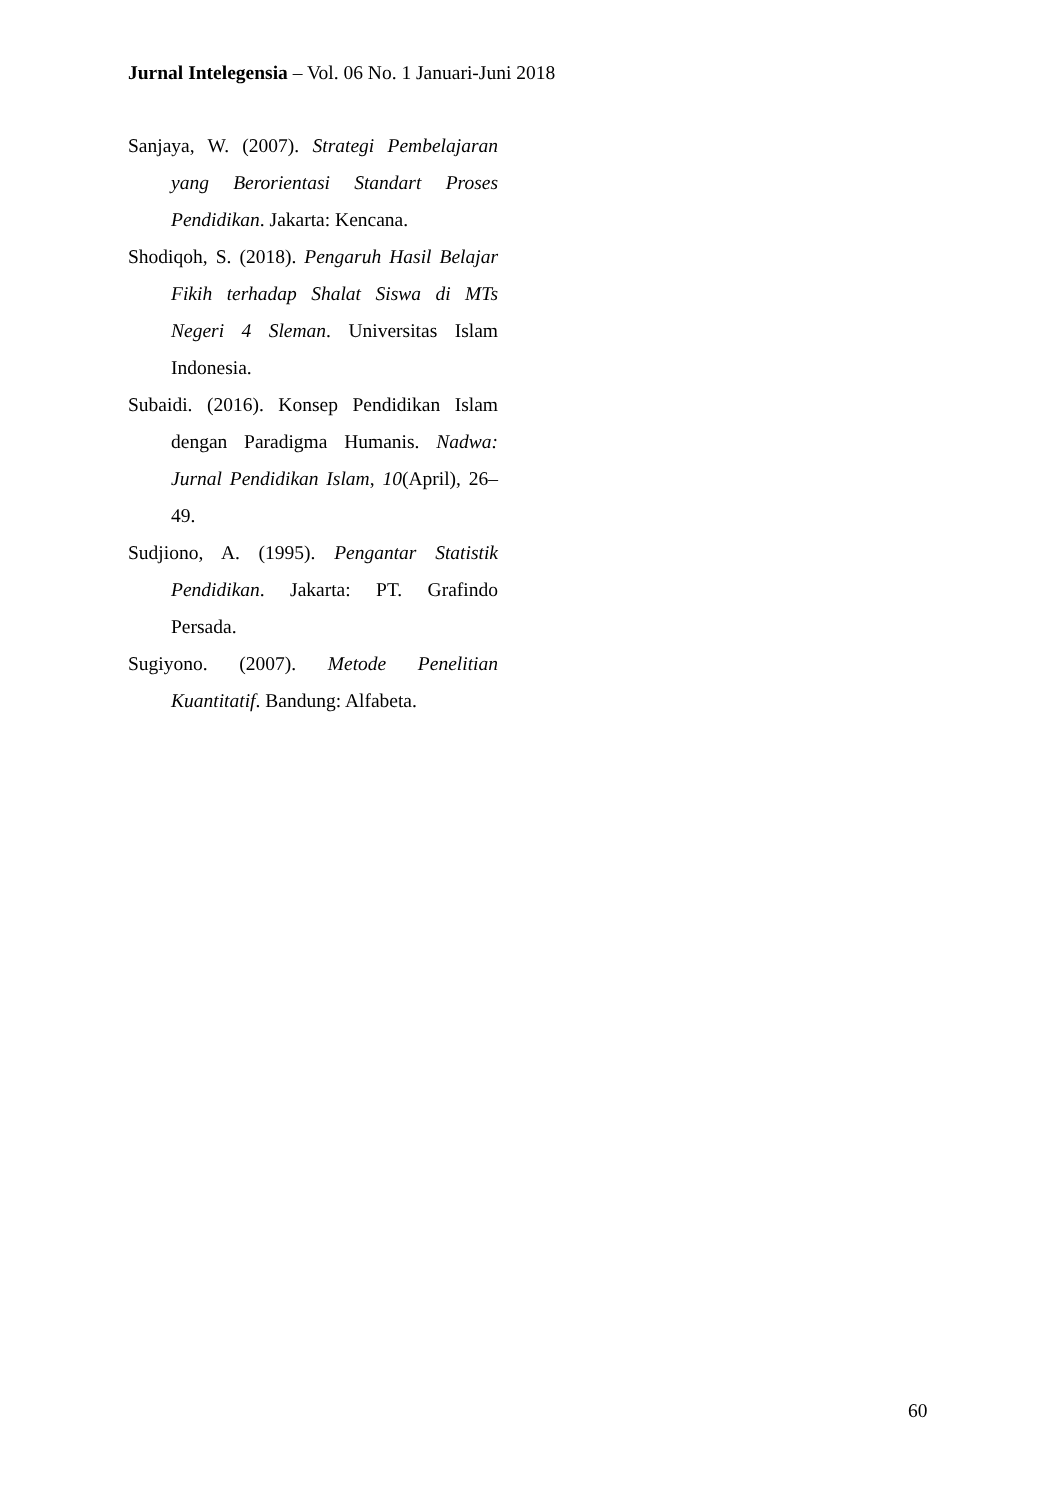Jurnal Intelegensia – Vol. 06 No. 1 Januari-Juni 2018
Sanjaya, W. (2007). Strategi Pembelajaran yang Berorientasi Standart Proses Pendidikan. Jakarta: Kencana.
Shodiqoh, S. (2018). Pengaruh Hasil Belajar Fikih terhadap Shalat Siswa di MTs Negeri 4 Sleman. Universitas Islam Indonesia.
Subaidi. (2016). Konsep Pendidikan Islam dengan Paradigma Humanis. Nadwa: Jurnal Pendidikan Islam, 10(April), 26–49.
Sudjiono, A. (1995). Pengantar Statistik Pendidikan. Jakarta: PT. Grafindo Persada.
Sugiyono. (2007). Metode Penelitian Kuantitatif. Bandung: Alfabeta.
60